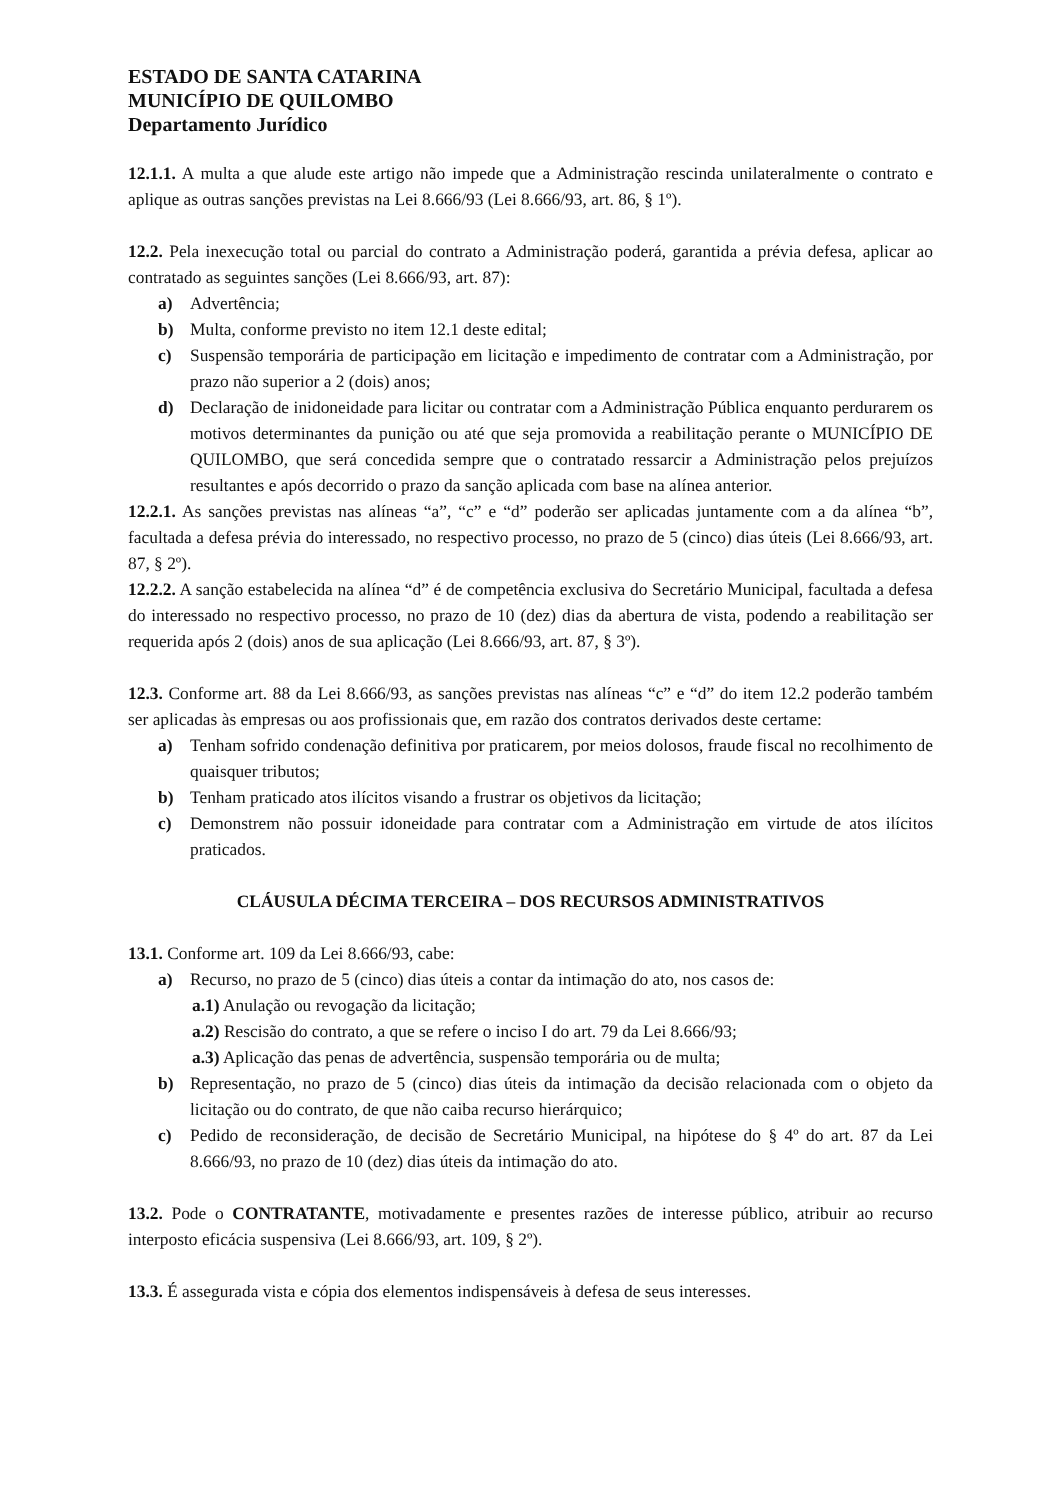ESTADO DE SANTA CATARINA
MUNICÍPIO DE QUILOMBO
Departamento Jurídico
12.1.1. A multa a que alude este artigo não impede que a Administração rescinda unilateralmente o contrato e aplique as outras sanções previstas na Lei 8.666/93 (Lei 8.666/93, art. 86, § 1º).
12.2. Pela inexecução total ou parcial do contrato a Administração poderá, garantida a prévia defesa, aplicar ao contratado as seguintes sanções (Lei 8.666/93, art. 87):
a) Advertência;
b) Multa, conforme previsto no item 12.1 deste edital;
c) Suspensão temporária de participação em licitação e impedimento de contratar com a Administração, por prazo não superior a 2 (dois) anos;
d) Declaração de inidoneidade para licitar ou contratar com a Administração Pública enquanto perdurarem os motivos determinantes da punição ou até que seja promovida a reabilitação perante o MUNICÍPIO DE QUILOMBO, que será concedida sempre que o contratado ressarcir a Administração pelos prejuízos resultantes e após decorrido o prazo da sanção aplicada com base na alínea anterior.
12.2.1. As sanções previstas nas alíneas “a”, “c” e “d” poderão ser aplicadas juntamente com a da alínea “b”, facultada a defesa prévia do interessado, no respectivo processo, no prazo de 5 (cinco) dias úteis (Lei 8.666/93, art. 87, § 2º).
12.2.2. A sanção estabelecida na alínea “d” é de competência exclusiva do Secretário Municipal, facultada a defesa do interessado no respectivo processo, no prazo de 10 (dez) dias da abertura de vista, podendo a reabilitação ser requerida após 2 (dois) anos de sua aplicação (Lei 8.666/93, art. 87, § 3º).
12.3. Conforme art. 88 da Lei 8.666/93, as sanções previstas nas alíneas “c” e “d” do item 12.2 poderão também ser aplicadas às empresas ou aos profissionais que, em razão dos contratos derivados deste certame:
a) Tenham sofrido condenação definitiva por praticarem, por meios dolosos, fraude fiscal no recolhimento de quaisquer tributos;
b) Tenham praticado atos ilícitos visando a frustrar os objetivos da licitação;
c) Demonstrem não possuir idoneidade para contratar com a Administração em virtude de atos ilícitos praticados.
CLÁUSULA DÉCIMA TERCEIRA – DOS RECURSOS ADMINISTRATIVOS
13.1. Conforme art. 109 da Lei 8.666/93, cabe:
a) Recurso, no prazo de 5 (cinco) dias úteis a contar da intimação do ato, nos casos de:
a.1) Anulação ou revogação da licitação;
a.2) Rescisão do contrato, a que se refere o inciso I do art. 79 da Lei 8.666/93;
a.3) Aplicação das penas de advertência, suspensão temporária ou de multa;
b) Representação, no prazo de 5 (cinco) dias úteis da intimação da decisão relacionada com o objeto da licitação ou do contrato, de que não caiba recurso hierárquico;
c) Pedido de reconsideração, de decisão de Secretário Municipal, na hipótese do § 4º do art. 87 da Lei 8.666/93, no prazo de 10 (dez) dias úteis da intimação do ato.
13.2. Pode o CONTRATANTE, motivadamente e presentes razões de interesse público, atribuir ao recurso interposto eficácia suspensiva (Lei 8.666/93, art. 109, § 2º).
13.3. É assegurada vista e cópia dos elementos indispensáveis à defesa de seus interesses.